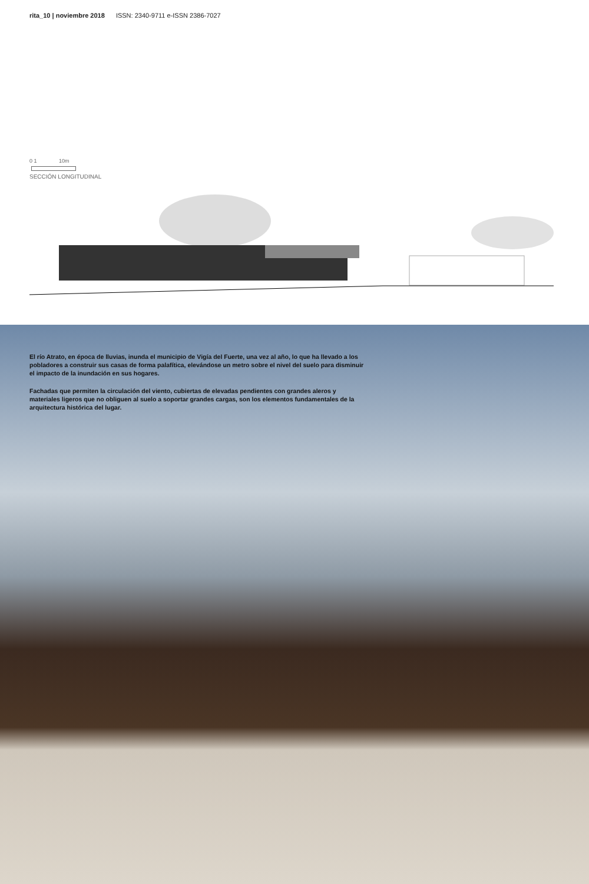rita_10 | noviembre 2018 ISSN: 2340-9711 e-ISSN 2386-7027
0 1 10m
SECCIÓN LONGITUDINAL
El río Atrato, en época de lluvias, inunda el municipio de Vigía del Fuerte, una vez al año, lo que ha llevado a los pobladores a construir sus casas de forma palafítica, elevándose un metro sobre el nivel del suelo para disminuir el impacto de la inundación en sus hogares.
Fachadas que permiten la circulación del viento, cubiertas de elevadas pendientes con grandes aleros y materiales ligeros que no obliguen al suelo a soportar grandes cargas, son los elementos fundamentales de la arquitectura histórica del lugar.